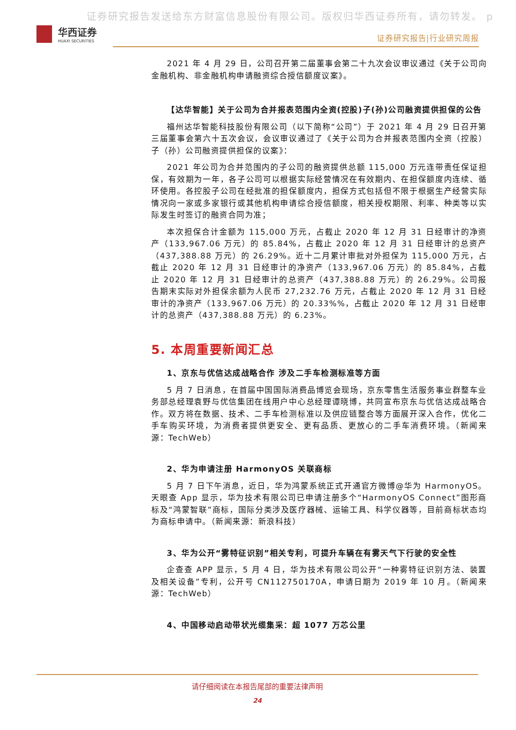证券研究报告发送给东方财富信息股份有限公司。版权归华西证券所有，请勿转发。 p
华西证券
HUAXI SECURITIES
证券研究报告|行业研究周报
2021 年 4 月 29 日，公司召开第二届董事会第二十九次会议审议通过《关于公司向金融机构、非金融机构申请融资综合授信额度议案》。
【达华智能】关于公司为合并报表范围内全资(控股)子(孙)公司融资提供担保的公告
福州达华智能科技股份有限公司（以下简称“公司”）于 2021 年 4 月 29 日召开第三届董事会第六十五次会议，会议审议通过了《关于公司为合并报表范围内全资（控股）子（孙）公司融资提供担保的议案》：
2021 年公司为合并范围内的子公司的融资提供总额 115,000 万元连带责任保证担保，有效期为一年，各子公司可以根据实际经营情况在有效期内、在担保额度内连续、循环使用。各控股子公司在经批准的担保额度内，担保方式包括但不限于根据生产经营实际情况向一家或多家银行或其他机构申请综合授信额度，相关授权期限、利率、种类等以实际发生时签订的融资合同为准；
本次担保合计金额为 115,000 万元，占截止 2020 年 12 月 31 日经审计的净资产（133,967.06 万元）的 85.84%，占截止 2020 年 12 月 31 日经审计的总资产（437,388.88 万元）的 26.29%。近十二月累计审批对外担保为 115,000 万元，占截止 2020 年 12 月 31 日经审计的净资产（133,967.06 万元）的 85.84%，占截止 2020 年 12 月 31 日经审计的总资产（437,388.88 万元）的 26.29%。公司报告期末实际对外担保余额为人民币 27,232.76 万元，占截止 2020 年 12 月 31 日经审计的净资产（133,967.06 万元）的 20.33%%，占截止 2020 年 12 月 31 日经审计的总资产（437,388.88 万元）的 6.23%。
5. 本周重要新闻汇总
1、京东与优信达成战略合作 涉及二手车检测标准等方面
5 月 7 日消息，在首届中国国际消费品博览会现场，京东零售生活服务事业群整车业务部总经理袁野与优信集团在线用户中心总经理谭晓博，共同宣布京东与优信达成战略合作。双方将在数据、技术、二手车检测标准以及供应链整合等方面展开深入合作，优化二手车购买环境，为消费者提供更安全、更有品质、更放心的二手车消费环境。（新闻来源：TechWeb）
2、华为申请注册 HarmonyOS 关联商标
5 月 7 日下午消息，近日，华为鸿蒙系统正式开通官方微博@华为 HarmonyOS。天眼查 App 显示，华为技术有限公司已申请注册多个“HarmonyOS Connect”图形商标及“鸿蒙智联”商标，国际分类涉及医疗器械、运输工具、科学仪器等，目前商标状态均为商标申请中。（新闻来源：新浪科技）
3、华为公开“雾特征识别”相关专利，可提升车辆在有雾天气下行驶的安全性
企查查 APP 显示，5 月 4 日，华为技术有限公司公开“一种雾特征识别方法、装置及相关设备”专利，公开号 CN112750170A，申请日期为 2019 年 10 月。（新闻来源：TechWeb）
4、中国移动启动带状光缆集采：超 1077 万芯公里
请仔细阅读在本报告尾部的重要法律声明
24